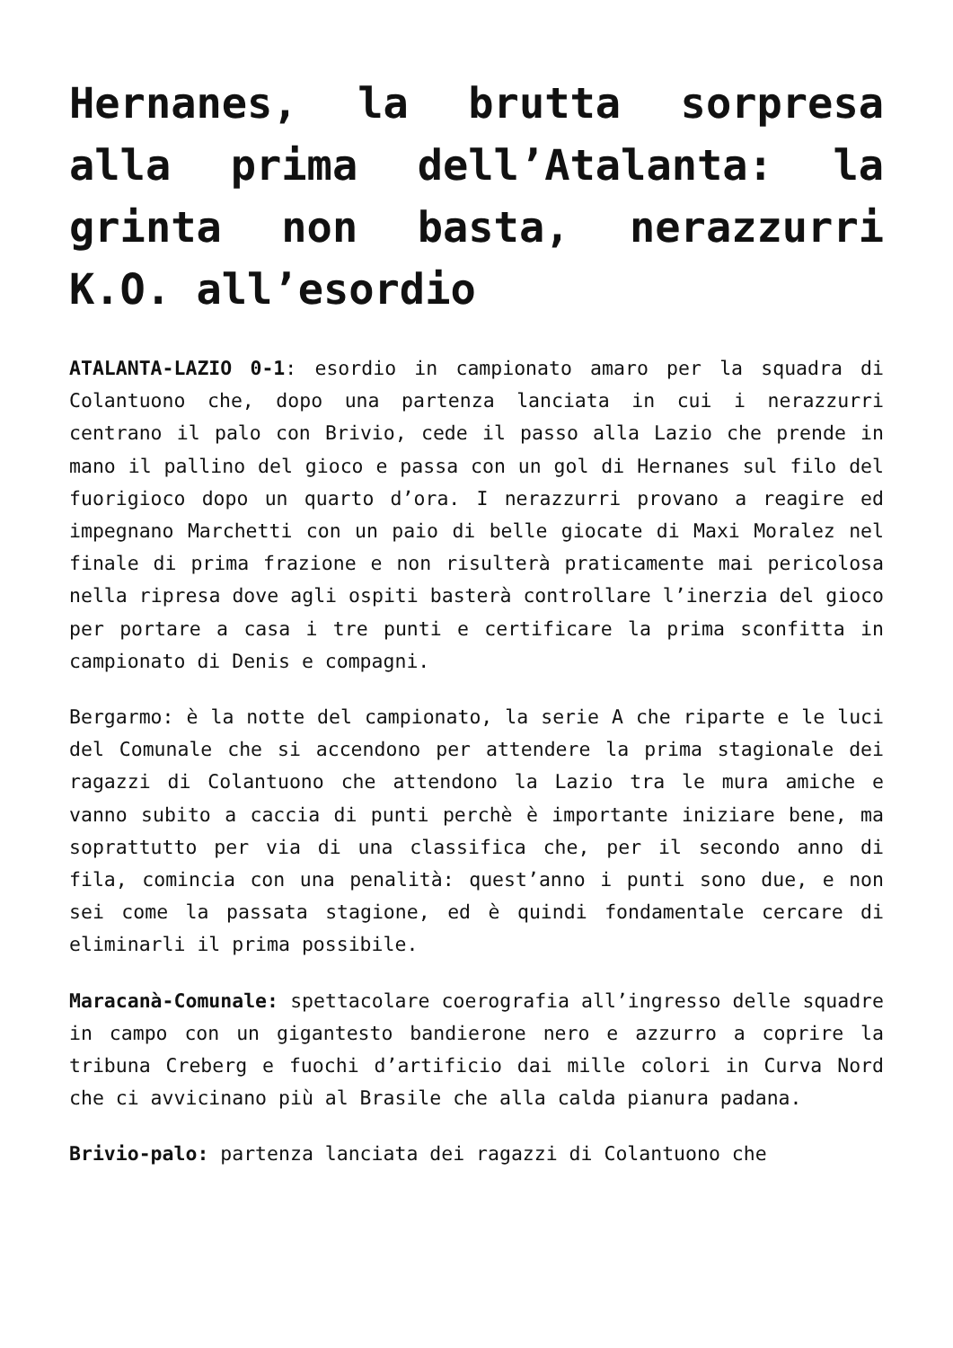Hernanes, la brutta sorpresa alla prima dell’Atalanta: la grinta non basta, nerazzurri K.O. all’esordio
ATALANTA-LAZIO 0-1: esordio in campionato amaro per la squadra di Colantuono che, dopo una partenza lanciata in cui i nerazzurri centrano il palo con Brivio, cede il passo alla Lazio che prende in mano il pallino del gioco e passa con un gol di Hernanes sul filo del fuorigioco dopo un quarto d’ora. I nerazzurri provano a reagire ed impegnano Marchetti con un paio di belle giocate di Maxi Moralez nel finale di prima frazione e non risulterà praticamente mai pericolosa nella ripresa dove agli ospiti basterà controllare l’inerzia del gioco per portare a casa i tre punti e certificare la prima sconfitta in campionato di Denis e compagni.
Bergarmo: è la notte del campionato, la serie A che riparte e le luci del Comunale che si accendono per attendere la prima stagionale dei ragazzi di Colantuono che attendono la Lazio tra le mura amiche e vanno subito a caccia di punti perchè è importante iniziare bene, ma soprattutto per via di una classifica che, per il secondo anno di fila, comincia con una penalità: quest’anno i punti sono due, e non sei come la passata stagione, ed è quindi fondamentale cercare di eliminarli il prima possibile.
Maracanà-Comunale: spettacolare coerografia all’ingresso delle squadre in campo con un gigantesto bandierone nero e azzurro a coprire la tribuna Creberg e fuochi d’artificio dai mille colori in Curva Nord che ci avvicinano più al Brasile che alla calda pianura padana.
Brivio-palo: partenza lanciata dei ragazzi di Colantuono che